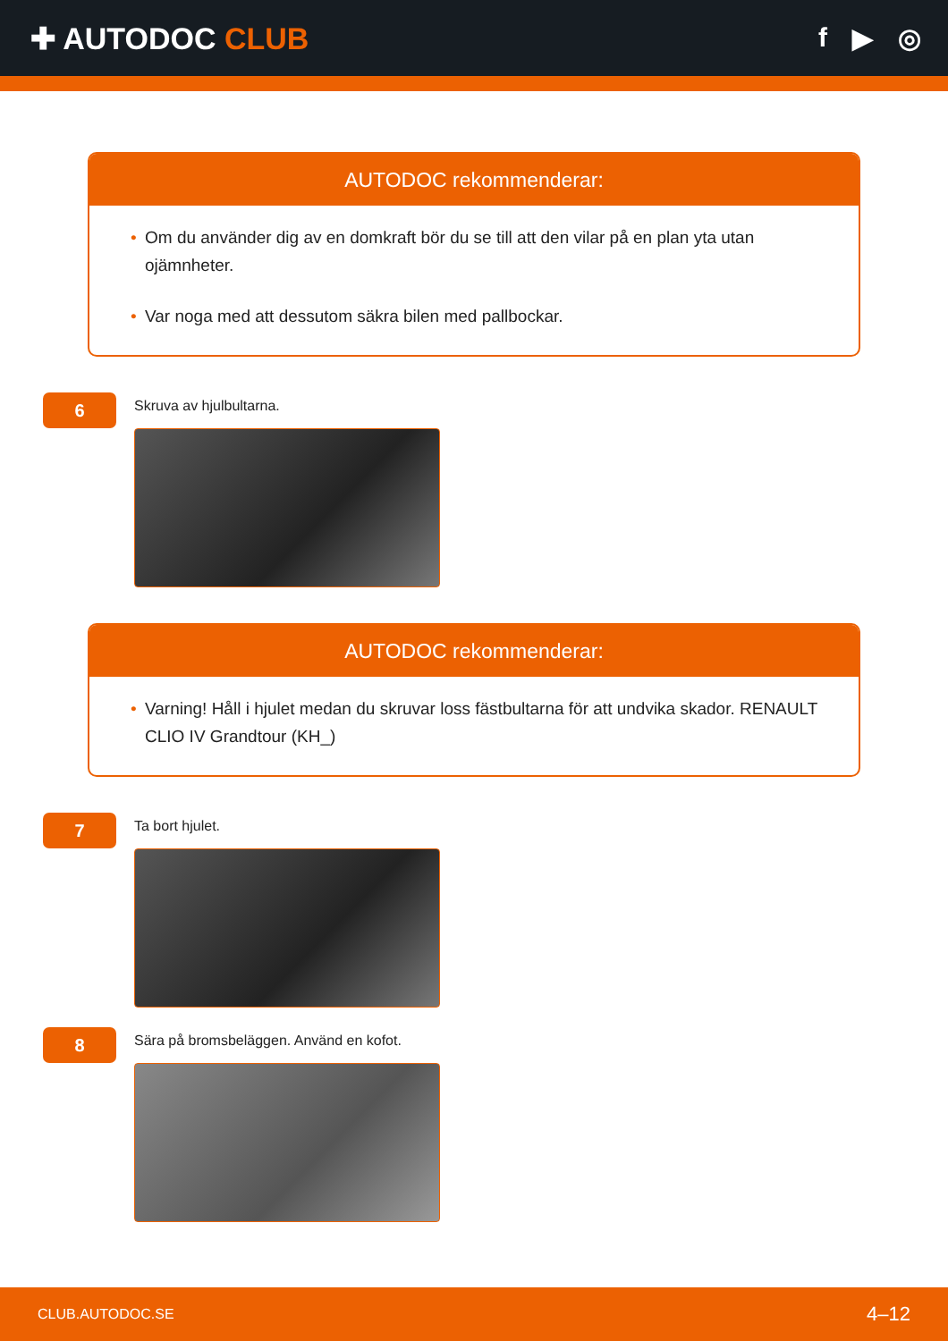✚ AUTODOC CLUB f ▶ ◎
AUTODOC rekommenderar:
• Om du använder dig av en domkraft bör du se till att den vilar på en plan yta utan ojämnheter.
• Var noga med att dessutom säkra bilen med pallbockar.
6
Skruva av hjulbultarna.
AUTODOC rekommenderar:
• Varning! Håll i hjulet medan du skruvar loss fästbultarna för att undvika skador. RENAULT CLIO IV Grandtour (KH_)
7
Ta bort hjulet.
8
Sära på bromsbeläggen. Använd en kofot.
CLUB.AUTODOC.SE 4–12